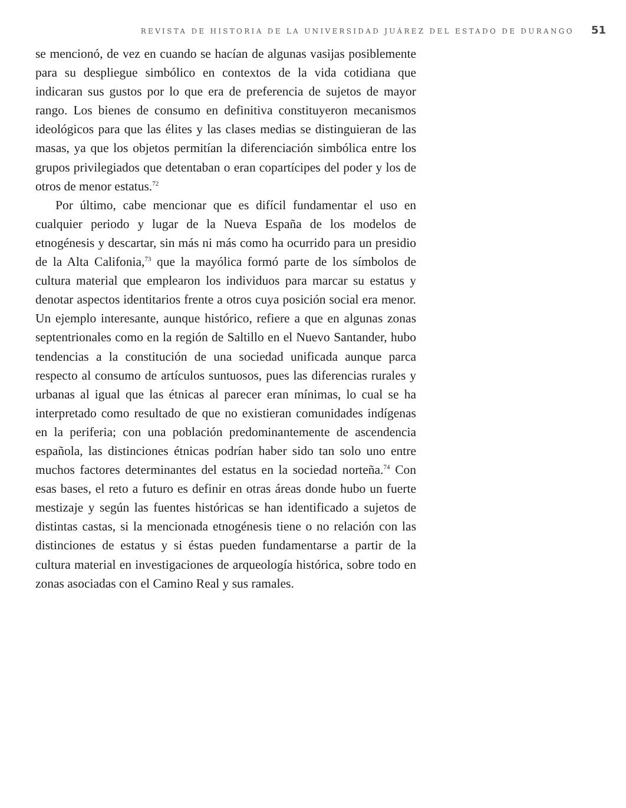REVISTA DE HISTORIA DE LA UNIVERSIDAD JUÁREZ DEL ESTADO DE DURANGO 51
se mencionó, de vez en cuando se hacían de algunas vasijas posiblemente para su despliegue simbólico en contextos de la vida cotidiana que indicaran sus gustos por lo que era de preferencia de sujetos de mayor rango. Los bienes de consumo en definitiva constituyeron mecanismos ideológicos para que las élites y las clases medias se distinguieran de las masas, ya que los objetos permitían la diferenciación simbólica entre los grupos privilegiados que detentaban o eran copartícipes del poder y los de otros de menor estatus.<sup>72</sup>
Por último, cabe mencionar que es difícil fundamentar el uso en cualquier periodo y lugar de la Nueva España de los modelos de etnogénesis y descartar, sin más ni más como ha ocurrido para un presidio de la Alta Califonia,<sup>73</sup> que la mayólica formó parte de los símbolos de cultura material que emplearon los individuos para marcar su estatus y denotar aspectos identitarios frente a otros cuya posición social era menor. Un ejemplo interesante, aunque histórico, refiere a que en algunas zonas septentrionales como en la región de Saltillo en el Nuevo Santander, hubo tendencias a la constitución de una sociedad unificada aunque parca respecto al consumo de artículos suntuosos, pues las diferencias rurales y urbanas al igual que las étnicas al parecer eran mínimas, lo cual se ha interpretado como resultado de que no existieran comunidades indígenas en la periferia; con una población predominantemente de ascendencia española, las distinciones étnicas podrían haber sido tan solo uno entre muchos factores determinantes del estatus en la sociedad norteña.<sup>74</sup> Con esas bases, el reto a futuro es definir en otras áreas donde hubo un fuerte mestizaje y según las fuentes históricas se han identificado a sujetos de distintas castas, si la mencionada etnogénesis tiene o no relación con las distinciones de estatus y si éstas pueden fundamentarse a partir de la cultura material en investigaciones de arqueología histórica, sobre todo en zonas asociadas con el Camino Real y sus ramales.